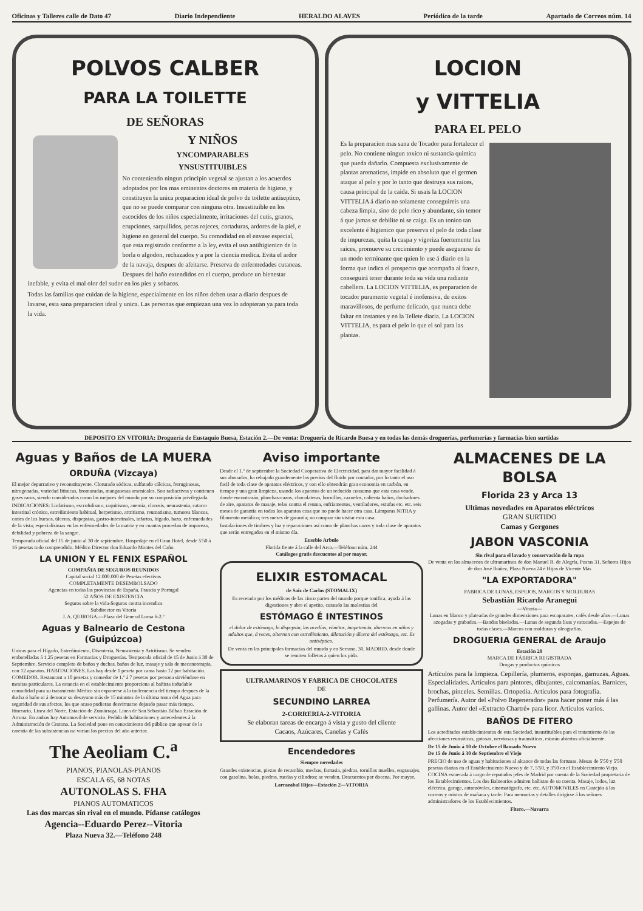Oficinas y Talleres calle de Dato 47 Diario Independiente HERALDO ALAVES Periódico de la tarde Apartado de Correos núm. 14
POLVOS CALBER
PARA LA TOILETTE
DE SEÑORAS
Y NIÑOS
YNCOMPARABLES
YNSUSTITUIBLES
No conteniendo ningun principio vegetal se ajustan a los acuerdos adoptados por los mas eminentes doctores en materia de higiene, y constituyen la unica preparacion ideal de polvo de toilette antiseptico, que no se puede comparar con ninguna otra. Insustituible en los escocidos de los niños especialmente, irritaciones del cutis, granos, erupciones, sarpullidos, pecas rojeces, cortaduras, ardores de la piel, e higiene en general del cuerpo. Su comodidad en el envase especial, que esta registrado conforme a la ley, evita el uso antihigienico de la borla o algodon, rechazados y a por la ciencia medica. Evita el ardor de la navaja, despues de afeitarse. Preserva de enfermedades cutaneas. Despues del baño extendidos en el cuerpo, produce un bienestar inefable, y evita el mal olor del sudor en los pies y sobacos.
Todas las familias que cuidan de la higiene, especialmente en los niños deben usar a diario despues de lavarse, esta sana preparacion ideal y unica. Las personas que empiezan una vez lo adopteran ya para toda la vida.
LOCION
y VITTELIA
PARA EL PELO
Es la preparacion mas sana de Tocador para fortalecer el pelo. No contiene ningun toxico ni sustancia quimica que pueda dañarlo. Compuesta exclusivamente de plantas aromaticas, impide en absoluto que el germen ataque al pelo y por lo tanto que destruya sus raices, causa principal de la caida. Si usais la LOCION VITTELIA á diario no solamente conseguireis una cabeza limpia, sino de pelo rico y abundante, sin temor á que jamas se debilite ni se caiga. Es un tonico tan excelente é higienico que preserva el pelo de toda clase de impurezas, quita la caspa y vigoriza fuertemente las raices, promueve su crecimiento y puede asegurarse de un modo terminante que quien lo use á diario en la forma que indica el prospecto que acompaña al frasco, conseguirá tener durante toda su vida una radiante cabellera. La LOCION VITTELIA, es preparacion de tocador puramente vegetal é inofensiva, de exitos maravillosos, de perfume delicado, que nunca debe faltar en instantes y en la Tellete diaria. La LOCION VITTELIA, es para el pelo lo que el sol para las plantas.
DEPOSITO EN VITORIA: Droguería de Eustaquio Buesa, Estación 2.—De venta: Droguería de Ricardo Buesa y en todas las demás droguerías, perfumerías y farmacias bien surtidas
Aguas y Baños de LA MUERA
ORDUÑA (Vizcaya)
El mejor depurrativo y reconstituyente. Clorurado sódicas, sulfatado cálcicas, ferruginosas, nitrogenadas, variedad litinicas, bromuradas, manganesas arsenicales. Son radiactivas y contienen gases raros, siendo considerados como las mejores del mundo por su composición privilegiada.
INDICACIONES: Linfatismo, escrofulismo, raquitismo, anemia, clorosis, neurastenia, catarro intestinal crónico, estreñimiento habitual, herpetismo, artritismo, reumatismo, tumores blancos, caries de los huesos, úlceras, dispepsias, gastro-intestinales, infartos, hígado, bazo, enfermedades de la vista; especialísimas en las enfermedades de la matriz y en cuantas procedan de impureza, debilidad y pobreza de la sangre.
Temporada oficial del 15 de junio al 30 de septiembre. Hospedaje en el Gran Hotel, desde 5'50 á 16 pesetas todo comprendido. Médico Director don Eduardo Montes del Caño.
LA UNION Y EL FENIX ESPAÑOL
COMPAÑIA DE SEGUROS REUNIDOS
Capital social 12.000.000 de Pesetas efectivas
COMPLETAMENTE DESEMBOLSADO
Agencias en todas las provincias de España, Francia y Portugal
52 AÑOS DE EXISTENCIA
Seguros sobre la vida-Seguros contra incendios
Subdirector en Vitoria
J. A. QUIROGA.—Plaza del General Loma 6-2.º
Aguas y Balneario de Cestona (Guipúzcoa)
Unicas para el Hígado, Estreñimiento, Disentería, Neurastenia y Artritismo. Se venden embotelladas á 1,25 pesetas en Farmacias y Droguerías. Temporada oficial de 15 de Junio á 30 de Septiembre. Servicio completo de baños y duchas, baños de luz, masaje y sala de mecanoterapia, con 12 aparatos. HABITACIONES. Las hay desde 1 peseta por cama hasta 12 por habitación. COMEDOR. Restaurant a 10 pesetas y comedor de 1.º á 7 pesetas por persona sirviéndose en mesitas particulares. La estancia en el establecimiento proporciona al bañista indudable comodidad para su tratamiento Médico sin exponerse á la inclemencia del tiempo despues de la ducha ó baño ni á demorar su desayuno más de 15 minutos de la última toma del Agua para seguridad de sus afectos, los que acaso pudieran desvirtuarse dejando pasar más tiempo. Itinerario, Linea del Norte. Estación de Zumárraga. Linea de San Sebastián Bilbao Estación de Arrona. En ambas hay Automovil de servicio. Pedido de habitaciones y antecedentes á la Administración de Cestona. La Sociedad pone en conocimiento del público que apesar de la carestia de las subsistencias no varian los precios del año anterior.
The Aeoliam C.<sup>a</sup>
PIANOS, PIANOLAS-PIANOS
ESCALA 65, 68 NOTAS
AUTONOLAS S. FHA
PIANOS AUTOMATICOS
Las dos marcas sin rival en el mundo. Pídanse catálogos
Agencia--Eduardo Perez--Vitoria
Plaza Nueva 32.—Teléfono 248
Aviso importante
Desde el 1.º de septiembre la Sociedad Cooperativa de Electricidad, para dar mayor facilidad á sus abonados, ha rebajado grandemente los precios del fluido por contador, por lo tanto el uso facil de toda clase de aparatos eléctricos, y con ello obtendrán gran economia en carbón, en tiempo y una gran limpieza, usando los aparatos de un reducido consumo que esta casa vende, donde encontrarán, planchas-cazos, chocolateras, hornillos, cazuelos, calienta baños, duchadores de aire, aparatos de masaje, telas contra el reuma, enfriamentos, ventiladores, estufas etc. etc. seis meses de garantía en todos los aparatos cosa que no puede hacer otra casa. Lámparas NITRA y filamento metálico; tres meses de garantía; no comprar sin visitar esta casa.
Instalaciones de timbres y luz y reparaciones así como de planchas cazos y toda clase de aparatos que serán entregados en el mismo día.
Eusebio Arbulo
Florida frente á la calle del Arca.—Teléfono núm. 244
Catálogos gratis descuentos al por mayor.
ELIXIR ESTOMACAL
de Saiz de Carlos (STOMALIX)
Es recetado por los médicos de las cinco partes del mundo porque tonifica, ayuda á las digestiones y abre el apetito, curando las molestias del
ESTÓMAGO É INTESTINOS
el dolor de estómago, la dispepsia, las acedías, vómitos, inapetencia, diarreas en niños y adultos que, á veces, alternan con estreñimiento, dilatación y úlcera del estómago, etc. Es antiséptico.
De venta en las principales farmacias del mundo y en Serrano, 30, MADRID, desde donde se remiten folletos á quien los pida.
ULTRAMARINOS Y FABRICA DE CHOCOLATES
DE
SECUNDINO LARREA
2-CORRERIA-2-VITORIA
Se elaboran tareas de encargo á vista y gusto del cliente
Cacaos, Azúcares, Canelas y Cafés
Encendedores
Siempre novedades
Grandes existencias, piezas de recambio, mechas, fantasia, piedras, tornillos muelles, engranajes, con gasolina, bolas, piedras, ruedas y cilindros; se venden. Descuentos por docena. Por mayor.
Larrazabal Hijos—Estación 2—VITORIA
ALMACENES DE LA BOLSA
Florida 23 y Arca 13
Ultimas novedades en Aparatos eléctricos
GRAN SURTIDO
Camas y Gergones
JABON VASCONIA
Sin rival para el lavado y conservación de la ropa
De venta en los almacenes de ultramarinos de don Manuel R. de Alegría, Postas 31, Señores Hijos de don José Ibáñez, Plaza Nueva 24 é Hijos de Vicente Más
"LA EXPORTADORA"
FABRICA DE LUNAS, ESPEJOS, MARCOS Y MOLDURAS
Sebastián Ricardo Aranegui
—Vitoria—
Lunas en blanco y plateadas de grandes dimensiones para escaparates, cafés desde años.—Lunas azogadas y grabados.—Bandas biseladas.—Lunas de segunda lisas y estucadas.—Espejos de todas clases.—Marcos con molduras y oleografías.
DROGUERIA GENERAL de Araujo
Estación 20
MARCA DE FÁBRICA REGISTRADA
Drogas y productos químicos
Artículos para la limpieza. Cepillería, plumeros, esponjas, gamuzas. Aguas. Especialidades. Artículos para pintores, dibujantes, calcomanías. Barnices, brochas, pinceles. Semillas. Ortopedia. Artículos para fotografía. Perfumería. Autor del «Polvo Regenerador» para hacer poner más á las gallinas. Autor del «Extracto Chartré» para licor. Artículos varios.
BAÑOS DE FITERO
Los acreditados establecimientos de esta Sociedad, insustituibles para el tratamiento de las afecciones reumáticas, gotosas, nerviosas y traumáticas, estarán abiertos oficialmente.
De 15 de Junio á 10 de Octubre el llamado Nuevo
De 15 de Junio á 30 de Septiembre el Viejo
PRECIO de uso de aguas y habitaciones al alcance de todas las fortunas. Mesas de 5'50 y 5'50 pesetas diarias en el Establecimiento Nuevo y de 7, 5'50, y 3'50 en el Establecimiento Viejo. COCINA esmerada á cargo de reputados jefes de Madrid por cuenta de la Sociedad propietaria de los Establecimientos. Los dos Balnearios admiten bañistas de su cuenta. Masaje, lodos, luz eléctrica, garage, automóviles, cinematógrafo, etc. etc. AUTOMOVILES en Castejón á los correos y mixtos de mañana y tarde. Para memorias y detalles dirigirse á los señores administradores de los Establecimientos.
Fitero.—Navarra